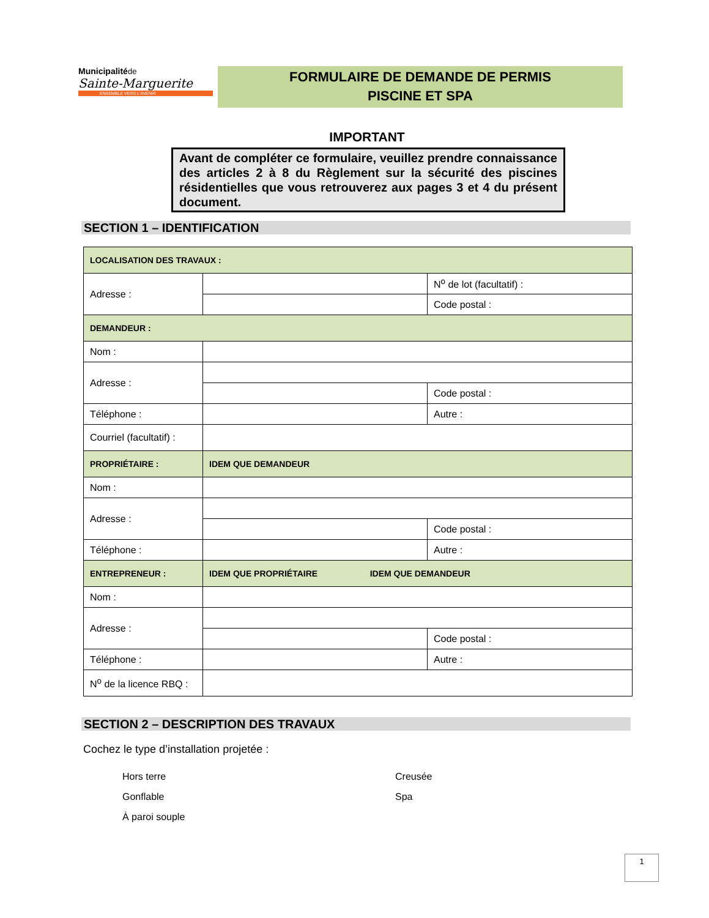Municipalitéde
Sainte-Marguerite
ENSEMBLE VERS L'AVENIR
FORMULAIRE DE DEMANDE DE PERMIS
PISCINE ET SPA
IMPORTANT
Avant de compléter ce formulaire, veuillez prendre connaissance des articles 2 à 8 du Règlement sur la sécurité des piscines résidentielles que vous retrouverez aux pages 3 et 4 du présent document.
SECTION 1 – IDENTIFICATION
| LOCALISATION DES TRAVAUX : | | |
| Adresse : | | N<sup>o</sup> de lot (facultatif) : |
| | | Code postal : |
| DEMANDEUR : | | |
| Nom : | | |
| Adresse : | | |
| | | Code postal : |
| Téléphone : | | Autre : |
| Courriel (facultatif) : | | |
| PROPRIÉTAIRE : | IDEM QUE DEMANDEUR | |
| Nom : | | |
| Adresse : | | |
| | | Code postal : |
| Téléphone : | | Autre : |
| ENTREPRENEUR : | IDEM QUE PROPRIÉTAIRE IDEM QUE DEMANDEUR | |
| Nom : | | |
| Adresse : | | |
| | | Code postal : |
| Téléphone : | | Autre : |
| N<sup>o</sup> de la licence RBQ : | | |
SECTION 2 – DESCRIPTION DES TRAVAUX
Cochez le type d’installation projetée :
Hors terre Creusée
Gonflable Spa
À paroi souple
1